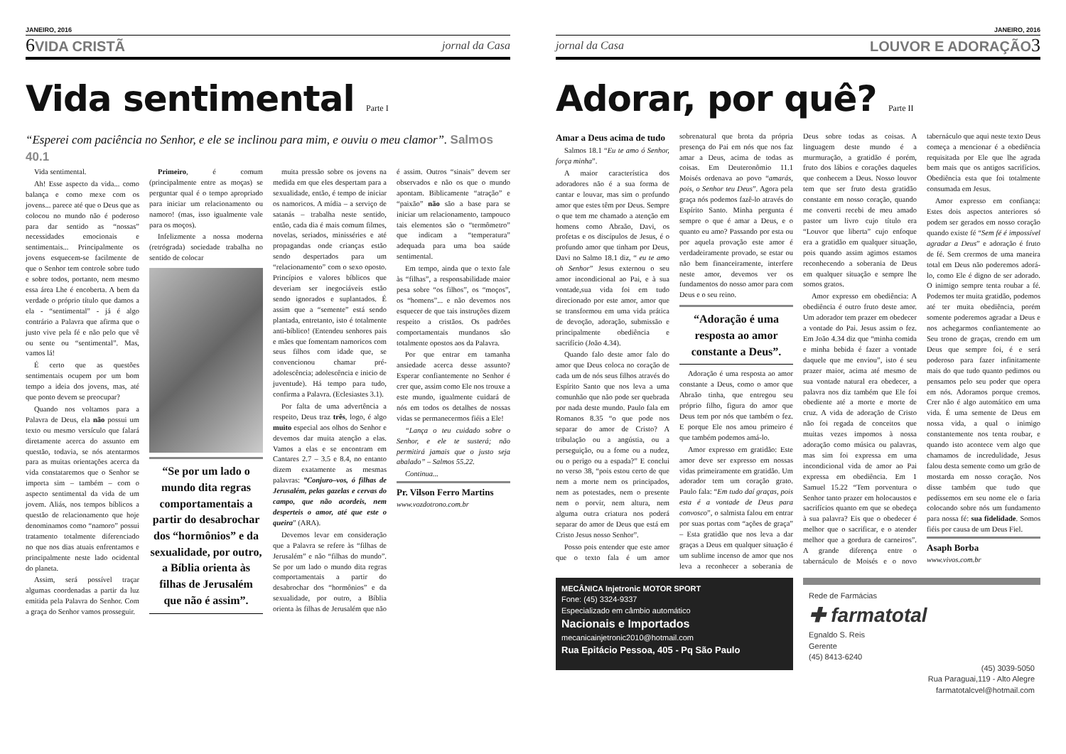JANEIRO, 2016
6 VIDA CRISTÃ jornal da Casa
Vida sentimental Parte I
“Esperei com paciência no Senhor, e ele se inclinou para mim, e ouviu o meu clamor”. Salmos 40.1
Vida sentimental.
Ah! Esse aspecto da vida... como balança e como mexe com os jovens... parece até que o Deus que as colocou no mundo não é poderoso para dar sentido as “nossas” necessidades emocionais e sentimentais... Principalmente os jovens esquecem-se facilmente de que o Senhor tem controle sobre tudo e sobre todos, portanto, nem mesmo essa área Lhe é encoberta. A bem da verdade o próprio título que damos a ela - “sentimental” - já é algo contrário a Palavra que afirma que o justo vive pela fé e não pelo que vê ou sente ou “sentimental”. Mas, vamos lá!
É certo que as questões sentimentais ocupem por um bom tempo a ideia dos jovens, mas, até que ponto devem se preocupar?
Quando nos voltamos para a Palavra de Deus, ela não possui um texto ou mesmo versículo que falará diretamente acerca do assunto em questão, todavia, se nós atentarmos para as muitas orientações acerca da vida constataremos que o Senhor se importa sim – também – com o aspecto sentimental da vida de um jovem. Aliás, nos tempos bíblicos a questão de relacionamento que hoje denominamos como “namoro” possui tratamento totalmente diferenciado no que nos dias atuais enfrentamos e principalmente neste lado ocidental do planeta.
Assim, será possível traçar algumas coordenadas a partir da luz emitida pela Palavra do Senhor. Com a graça do Senhor vamos prosseguir.
Primeiro, é comum (principalmente entre as moças) se perguntar qual é o tempo apropriado para iniciar um relacionamento ou namoro! (mas, isso igualmente vale para os moços).
Infelizmente a nossa moderna (retrógrada) sociedade trabalha no sentido de colocar
“Se por um lado o mundo dita regras comportamentais a partir do desabrochar dos “hormônios” e da sexualidade, por outro, a Bíblia orienta às filhas de Jerusalém que não é assim”.
muita pressão sobre os jovens na medida em que eles despertam para a sexualidade, então, é tempo de iniciar os namoricos. A mídia – a serviço de satanás – trabalha neste sentido, então, cada dia é mais comum filmes, novelas, seriados, minisséries e até propagandas onde crianças estão sendo despertados para um “relacionamento” com o sexo oposto. Princípios e valores bíblicos que deveriam ser inegociáveis estão sendo ignorados e suplantados. É assim que a “semente” está sendo plantada, entretanto, isto é totalmente anti-bíblico! (Entendeu senhores pais e mães que fomentam namoricos com seus filhos com idade que, se convencionou chamar pré-adolescência; adolescência e inicio de juventude). Há tempo para tudo, confirma a Palavra. (Eclesiastes 3.1).
Por falta de uma advertência a respeito, Deus traz três, logo, é algo muito especial aos olhos do Senhor e devemos dar muita atenção a elas. Vamos a elas e se encontram em Cantares 2.7 – 3.5 e 8.4, no entanto dizem exatamente as mesmas palavras: ”Conjuro–vos, ó filhas de Jerusalém, pelas gazelas e cervas do campo, que não acordeis, nem desperteis o amor, até que este o queira” (ARA).
Devemos levar em consideração que a Palavra se refere às “filhas de Jerusalém” e não “filhas do mundo”. Se por um lado o mundo dita regras comportamentais a partir do desabrochar dos “hormônios” e da sexualidade, por outro, a Bíblia orienta às filhas de Jerusalém que não é assim. Outros “sinais” devem ser observados e não os que o mundo apontam. Biblicamente “atração” e “paixão” não são a base para se iniciar um relacionamento, tampouco tais elementos são o “termômetro” que indicam a “temperatura” adequada para uma boa saúde sentimental.
Em tempo, ainda que o texto fale às “filhas”, a responsabilidade maior pesa sobre “os filhos”, os “moços”, os “homens”... e não devemos nos esquecer de que tais instruções dizem respeito a cristãos. Os padrões comportamentais mundanos são totalmente opostos aos da Palavra.
Por que entrar em tamanha ansiedade acerca desse assunto? Esperar confiantemente no Senhor é crer que, assim como Ele nos trouxe a este mundo, igualmente cuidará de nós em todos os detalhes de nossas vidas se permanecermos fiéis a Ele!
“Lança o teu cuidado sobre o Senhor, e ele te susterá; não permitirá jamais que o justo seja abalado” – Salmos 55.22.
Continua...
Pr. Vilson Ferro Martins
www.vozdotrono.com.br
JANEIRO, 2016
jornal da Casa LOUVOR E ADORAÇÃO 3
Adorar, por quê? Parte II
Amar a Deus acima de tudo
Salmos 18.1 “Eu te amo ó Senhor, força minha”.
A maior característica dos adoradores não é a sua forma de cantar e louvar, mas sim o profundo amor que estes têm por Deus. Sempre o que tem me chamado a atenção em homens como Abraão, Davi, os profetas e os discípulos de Jesus, é o profundo amor que tinham por Deus, Davi no Salmo 18.1 diz, “ eu te amo oh Senhor” Jesus externou o seu amor incondicional ao Pai, e à sua vontade,sua vida foi em tudo direcionado por este amor, amor que se transformou em uma vida prática de devoção, adoração, submissão e principalmente obediência e sacrifício (João 4.34).
Quando falo deste amor falo do amor que Deus coloca no coração de cada um de nós seus filhos através do Espírito Santo que nos leva a uma comunhão que não pode ser quebrada por nada deste mundo. Paulo fala em Romanos 8.35 “o que pode nos separar do amor de Cristo? A tribulação ou a angústia, ou a perseguição, ou a fome ou a nudez, ou o perigo ou a espada?” E conclui no verso 38, “pois estou certo de que nem a morte nem os principados, nem as potestades, nem o presente nem o porvir, nem altura, nem alguma outra criatura nos poderá separar do amor de Deus que está em Cristo Jesus nosso Senhor”.
Posso pois entender que este amor que o texto fala é um amor sobrenatural que brota da própria presença do Pai em nós que nos faz amar a Deus, acima de todas as coisas. Em Deuteronômio 11.1 Moisés ordenava ao povo “amarás, pois, o Senhor teu Deus”. Agora pela graça nós podemos fazê-lo através do Espírito Santo. Minha pergunta é sempre o que é amar a Deus, e o quanto eu amo? Passando por esta ou por aquela provação este amor é verdadeiramente provado, se estar ou não bem financeiramente, interfere neste amor, devemos ver os fundamentos do nosso amor para com Deus e o seu reino.
“Adoração é uma resposta ao amor constante a Deus”.
Adoração é uma resposta ao amor constante a Deus, como o amor que Abraão tinha, que entregou seu próprio filho, figura do amor que Deus tem por nós que também o fez. E porque Ele nos amou primeiro é que também podemos amá-lo.
Amor expresso em gratidão: Este amor deve ser expresso em nossas vidas primeiramente em gratidão. Um adorador tem um coração grato. Paulo fala: “Em tudo daí graças, pois esta é a vontade de Deus para convosco”, o salmista falou em entrar por suas portas com “ações de graça” – Esta gratidão que nos leva a dar graças a Deus em qualquer situação é um sublime incenso de amor que nos leva a reconhecer a soberania de Deus sobre todas as coisas. A linguagem deste mundo é a murmuração, a gratidão é porém, fruto dos lábios e corações daqueles que conhecem a Deus. Nosso louvor tem que ser fruto desta gratidão constante em nosso coração, quando me converti recebi de meu amado pastor um livro cujo título era “Louvor que liberta” cujo enfoque era a gratidão em qualquer situação, pois quando assim agimos estamos reconhecendo a soberania de Deus em qualquer situação e sempre lhe somos gratos.
Amor expresso em obediência: A obediência é outro fruto deste amor. Um adorador tem prazer em obedecer a vontade do Pai. Jesus assim o fez. Em João 4.34 diz que “minha comida e minha bebida é fazer a vontade daquele que me enviou”, isto é seu prazer maior, acima até mesmo de sua vontade natural era obedecer, a palavra nos diz também que Ele foi obediente até a morte e morte de cruz. A vida de adoração de Cristo não foi regada de conceitos que muitas vezes impomos à nossa adoração como música ou palavras, mas sim foi expressa em uma incondicional vida de amor ao Pai expressa em obediência. Em 1 Samuel 15.22 “Tem porventura o Senhor tanto prazer em holocaustos e sacrifícios quanto em que se obedeça à sua palavra? Eis que o obedecer é melhor que o sacrificar, e o atender melhor que a gordura de carneiros”. A grande diferença entre o tabernáculo de Moisés e o novo tabernáculo que aqui neste texto Deus começa a mencionar é a obediência requisitada por Ele que lhe agrada bem mais que os antigos sacrifícios. Obediência esta que foi totalmente consumada em Jesus.
Amor expresso em confiança: Estes dois aspectos anteriores só podem ser gerados em nosso coração quando existe fé “Sem fé é impossível agradar a Deus” e adoração é fruto de fé. Sem crermos de uma maneira total em Deus não poderemos adorá-lo, como Ele é digno de ser adorado. O inimigo sempre tenta roubar a fé. Podemos ter muita gratidão, podemos até ter muita obediência, porém somente poderemos agradar a Deus e nos achegarmos confiantemente ao Seu trono de graças, crendo em um Deus que sempre foi, é e será poderoso para fazer infinitamente mais do que tudo quanto pedimos ou pensamos pelo seu poder que opera em nós. Adoramos porque cremos. Crer não é algo automático em uma vida. É uma semente de Deus em nossa vida, a qual o inimigo constantemente nos tenta roubar, e quando isto acontece vem algo que chamamos de incredulidade, Jesus falou desta semente como um grão de mostarda em nosso coração. Nos disse também que tudo que pedíssemos em seu nome ele o faria colocando sobre nós um fundamento para nossa fé: sua fidelidade. Somos fiéis por causa de um Deus Fiel.
Asaph Borba
www.vivos.com.br
MECÂNICA Injetronic MOTOR SPORT
Fone: (45) 3324-9337
Especializado em câmbio automático
Nacionais e Importados
mecanicainjetronic2010@hotmail.com
Rua Epitácio Pessoa, 405 - Pq São Paulo
Rede de Farmácias
✚ farmatotal
Egnaldo S. Reis
Gerente
(45) 8413-6240
(45) 3039-5050
Rua Paraguai,119 - Alto Alegre
farmatotalcvel@hotmail.com